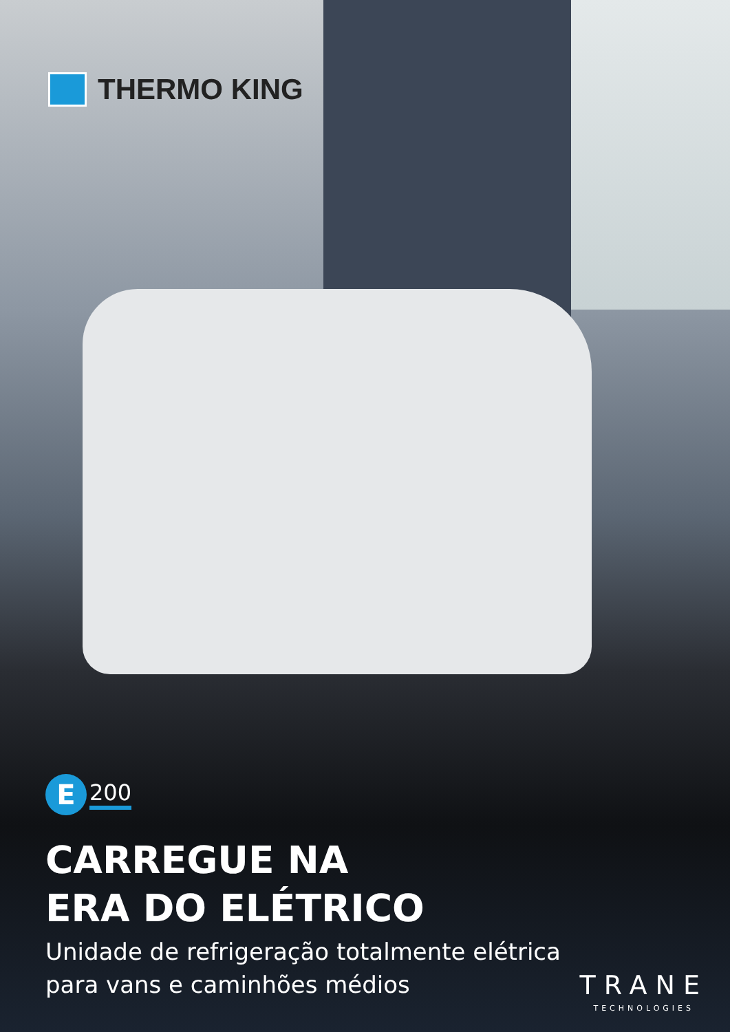THERMO KING
E
200
CARREGUE NA
ERA DO ELÉTRICO
Unidade de refrigeração totalmente elétrica
para vans e caminhões médios
TRANE
TECHNOLOGIES